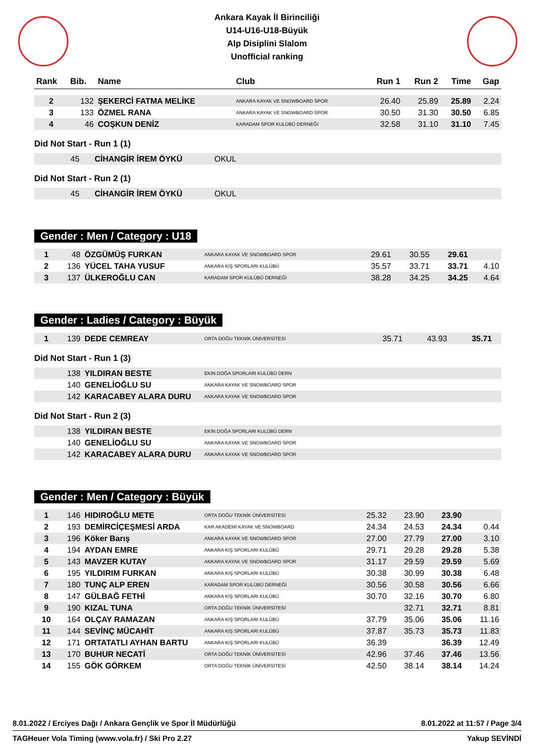Ankara Kayak İl Birinciliği
U14-U16-U18-Büyük
Alp Disiplini Slalom
Unofficial ranking
| Rank | Bib. | Name | Club | Run 1 | Run 2 | Time | Gap |
| --- | --- | --- | --- | --- | --- | --- | --- |
| 2 | 132 | ŞEKERCİ FATMA MELİKE | ANKARA KAYAK VE SNOWBOARD SPOR | 26.40 | 25.89 | 25.89 | 2.24 |
| 3 | 133 | ÖZMEL RANA | ANKARA KAYAK VE SNOWBOARD SPOR | 30.50 | 31.30 | 30.50 | 6.85 |
| 4 | 46 | COŞKUN DENİZ | KARADAM SPOR KULÜBÜ DERNEĞİ | 32.58 | 31.10 | 31.10 | 7.45 |
Did Not Start - Run 1 (1)
| | 45 | CİHANGİR İREM ÖYKÜ | OKUL |
Did Not Start - Run 2 (1)
| | 45 | CİHANGİR İREM ÖYKÜ | OKUL |
Gender : Men / Category : U18
| 1 | 48 | ÖZGÜMÜŞ FURKAN | ANKARA KAYAK VE SNOWBOARD SPOR | 29.61 | 30.55 | 29.61 | |
| 2 | 136 | YÜCEL TAHA YUSUF | ANKARA KIŞ SPORLARI KULÜBÜ | 35.57 | 33.71 | 33.71 | 4.10 |
| 3 | 137 | ÜLKEROĞLU CAN | KARADAM SPOR KULÜBÜ DERNEĞİ | 38.28 | 34.25 | 34.25 | 4.64 |
Gender : Ladies / Category : Büyük
| 1 | 139 | DEDE CEMREAY | ORTA DOĞU TEKNİK ÜNİVERSİTESİ | 35.71 | 43.93 | 35.71 | |
Did Not Start - Run 1 (3)
| | 138 | YILDIRAN BESTE | EKİN DOĞA SPORLARI KULÜBÜ DERN |
| | 140 | GENELİOĞLU SU | ANKARA KAYAK VE SNOWBOARD SPOR |
| | 142 | KARACABEY ALARA DURU | ANKARA KAYAK VE SNOWBOARD SPOR |
Did Not Start - Run 2 (3)
| | 138 | YILDIRAN BESTE | EKİN DOĞA SPORLARI KULÜBÜ DERN |
| | 140 | GENELİOĞLU SU | ANKARA KAYAK VE SNOWBOARD SPOR |
| | 142 | KARACABEY ALARA DURU | ANKARA KAYAK VE SNOWBOARD SPOR |
Gender : Men / Category : Büyük
| 1 | 146 | HIDIROĞLU METE | ORTA DOĞU TEKNİK ÜNİVERSİTESİ | 25.32 | 23.90 | 23.90 | |
| 2 | 193 | DEMİRCİÇEŞMESİ ARDA | KAR AKADEMİ KAYAK VE SNOWBOARD | 24.34 | 24.53 | 24.34 | 0.44 |
| 3 | 196 | Köker Barış | ANKARA KAYAK VE SNOWBOARD SPOR | 27.00 | 27.79 | 27.00 | 3.10 |
| 4 | 194 | AYDAN EMRE | ANKARA KIŞ SPORLARI KULÜBÜ | 29.71 | 29.28 | 29.28 | 5.38 |
| 5 | 143 | MAVZER KUTAY | ANKARA KAYAK VE SNOWBOARD SPOR | 31.17 | 29.59 | 29.59 | 5.69 |
| 6 | 195 | YILDIRIM FURKAN | ANKARA KIŞ SPORLARI KULÜBÜ | 30.38 | 30.99 | 30.38 | 6.48 |
| 7 | 180 | TUNÇ ALP EREN | KARADAM SPOR KULÜBÜ DERNEĞİ | 30.56 | 30.58 | 30.56 | 6.66 |
| 8 | 147 | GÜLBAĞ FETHİ | ANKARA KIŞ SPORLARI KULÜBÜ | 30.70 | 32.16 | 30.70 | 6.80 |
| 9 | 190 | KIZAL TUNA | ORTA DOĞU TEKNİK ÜNİVERSİTESİ | | 32.71 | 32.71 | 8.81 |
| 10 | 164 | OLÇAY RAMAZAN | ANKARA KIŞ SPORLARI KULÜBÜ | 37.79 | 35.06 | 35.06 | 11.16 |
| 11 | 144 | SEVİNÇ MÜCAHİT | ANKARA KIŞ SPORLARI KULÜBÜ | 37.87 | 35.73 | 35.73 | 11.83 |
| 12 | 171 | ORTATATLI AYHAN BARTU | ANKARA KIŞ SPORLARI KULÜBÜ | 36.39 | | 36.39 | 12.49 |
| 13 | 170 | BUHUR NECATİ | ORTA DOĞU TEKNİK ÜNİVERSİTESİ | 42.96 | 37.46 | 37.46 | 13.56 |
| 14 | 155 | GÖK GÖRKEM | ORTA DOĞU TEKNİK ÜNİVERSİTESİ | 42.50 | 38.14 | 38.14 | 14.24 |
8.01.2022 / Erciyes Dağı / Ankara Gençlik ve Spor İl Müdürlüğü 8.01.2022 at 11:57 / Page 3/4
TAGHeuer Vola Timing (www.vola.fr) / Ski Pro 2.27 Yakup SEVİNDİ